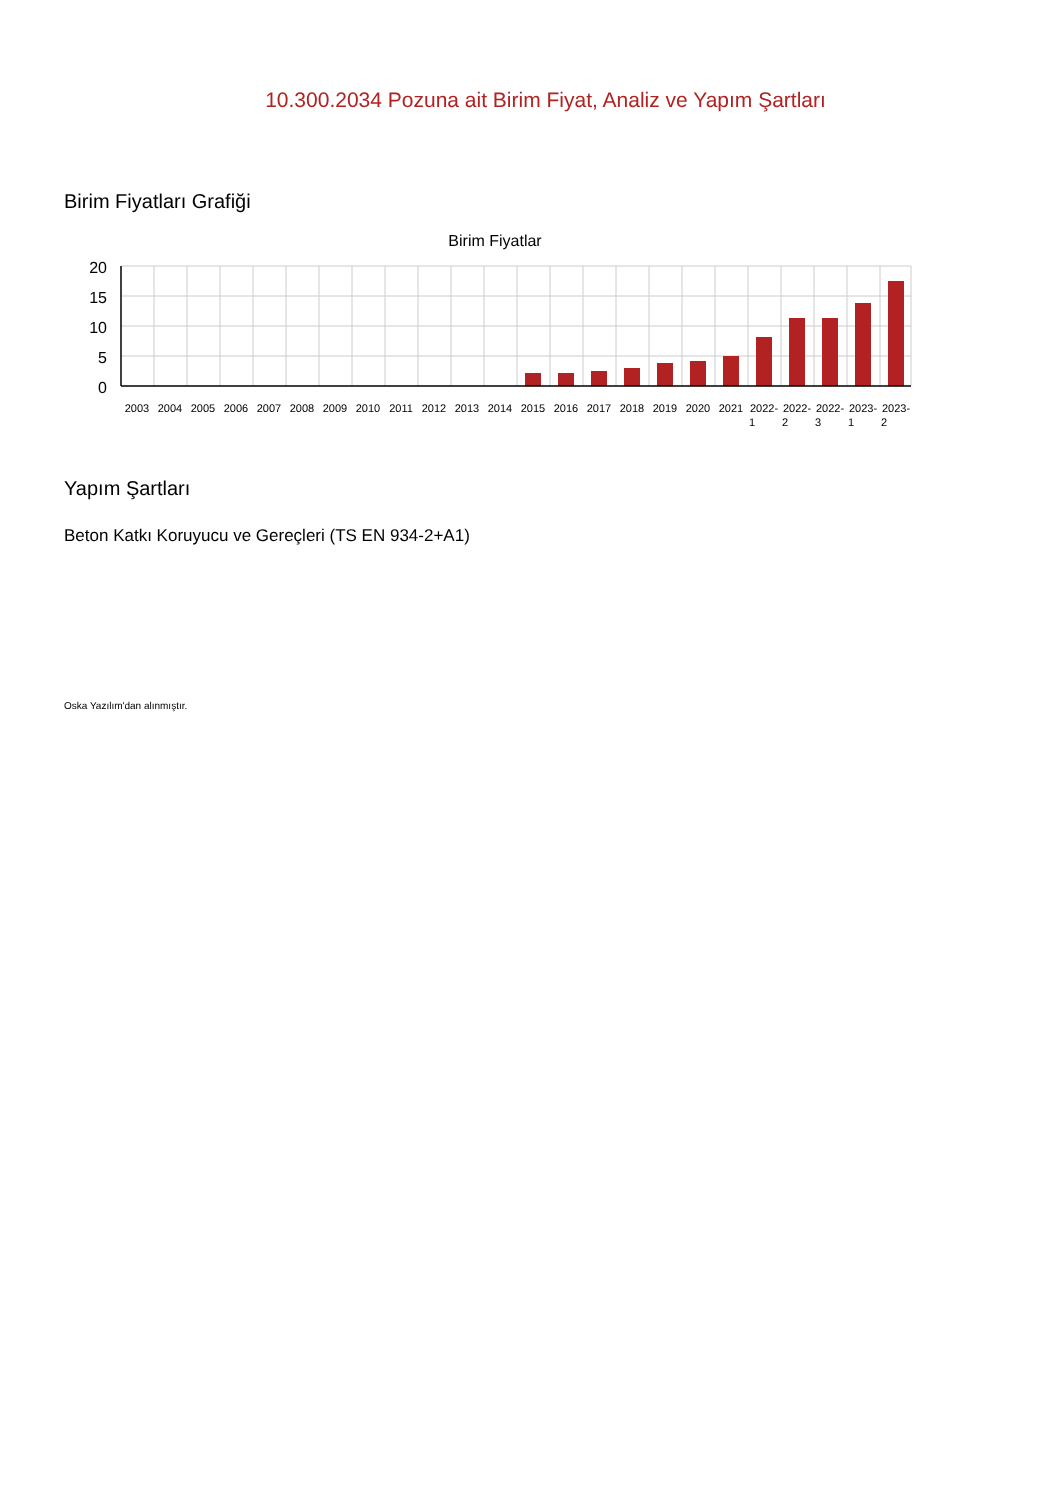10.300.2034 Pozuna ait Birim Fiyat, Analiz ve Yapım Şartları
Birim Fiyatları Grafiği
Birim Fiyatlar
20
15
10
5
0
2003
2004
2005
2006
2007
2008
2009
2010
2011
2012
2013
2014
2015
2016
2017
2018
2019
2020
2021
2022-
2022-
2022-
2023-
2023-
1
2
3
1
2
Yapım Şartları
Beton Katkı Koruyucu ve Gereçleri (TS EN 934-2+A1)
Oska Yazılım'dan alınmıştır.